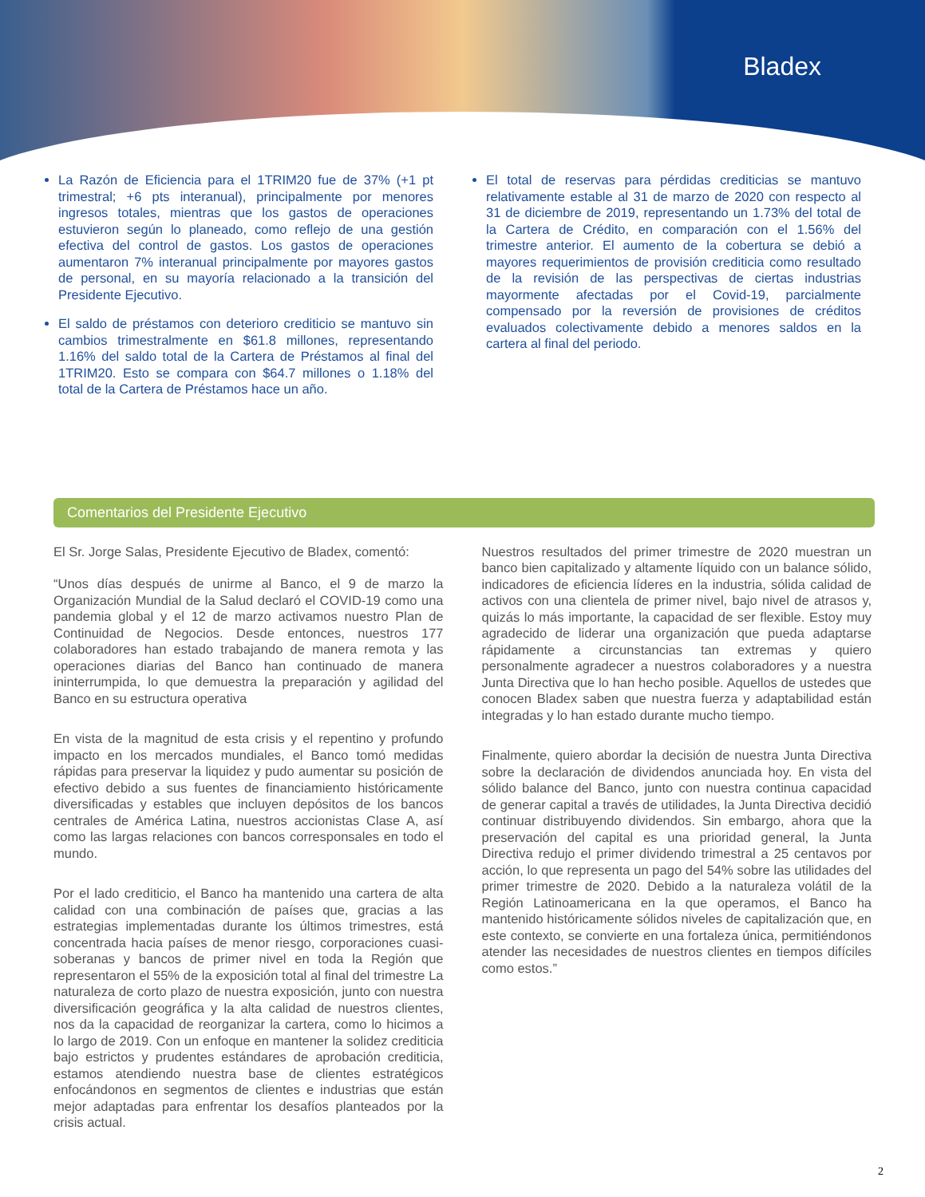Bladex
La Razón de Eficiencia para el 1TRIM20 fue de 37% (+1 pt trimestral; +6 pts interanual), principalmente por menores ingresos totales, mientras que los gastos de operaciones estuvieron según lo planeado, como reflejo de una gestión efectiva del control de gastos. Los gastos de operaciones aumentaron 7% interanual principalmente por mayores gastos de personal, en su mayoría relacionado a la transición del Presidente Ejecutivo.
El saldo de préstamos con deterioro crediticio se mantuvo sin cambios trimestralmente en $61.8 millones, representando 1.16% del saldo total de la Cartera de Préstamos al final del 1TRIM20. Esto se compara con $64.7 millones o 1.18% del total de la Cartera de Préstamos hace un año.
El total de reservas para pérdidas crediticias se mantuvo relativamente estable al 31 de marzo de 2020 con respecto al 31 de diciembre de 2019, representando un 1.73% del total de la Cartera de Crédito, en comparación con el 1.56% del trimestre anterior. El aumento de la cobertura se debió a mayores requerimientos de provisión crediticia como resultado de la revisión de las perspectivas de ciertas industrias mayormente afectadas por el Covid-19, parcialmente compensado por la reversión de provisiones de créditos evaluados colectivamente debido a menores saldos en la cartera al final del periodo.
Comentarios del Presidente Ejecutivo
El Sr. Jorge Salas, Presidente Ejecutivo de Bladex, comentó:
“Unos días después de unirme al Banco, el 9 de marzo la Organización Mundial de la Salud declaró el COVID-19 como una pandemia global y el 12 de marzo activamos nuestro Plan de Continuidad de Negocios. Desde entonces, nuestros 177 colaboradores han estado trabajando de manera remota y las operaciones diarias del Banco han continuado de manera ininterrumpida, lo que demuestra la preparación y agilidad del Banco en su estructura operativa
En vista de la magnitud de esta crisis y el repentino y profundo impacto en los mercados mundiales, el Banco tomó medidas rápidas para preservar la liquidez y pudo aumentar su posición de efectivo debido a sus fuentes de financiamiento históricamente diversificadas y estables que incluyen depósitos de los bancos centrales de América Latina, nuestros accionistas Clase A, así como las largas relaciones con bancos corresponsales en todo el mundo.
Por el lado crediticio, el Banco ha mantenido una cartera de alta calidad con una combinación de países que, gracias a las estrategias implementadas durante los últimos trimestres, está concentrada hacia países de menor riesgo, corporaciones cuasi-soberanas y bancos de primer nivel en toda la Región que representaron el 55% de la exposición total al final del trimestre La naturaleza de corto plazo de nuestra exposición, junto con nuestra diversificación geográfica y la alta calidad de nuestros clientes, nos da la capacidad de reorganizar la cartera, como lo hicimos a lo largo de 2019. Con un enfoque en mantener la solidez crediticia bajo estrictos y prudentes estándares de aprobación crediticia, estamos atendiendo nuestra base de clientes estratégicos enfocándonos en segmentos de clientes e industrias que están mejor adaptadas para enfrentar los desafíos planteados por la crisis actual.
Nuestros resultados del primer trimestre de 2020 muestran un banco bien capitalizado y altamente líquido con un balance sólido, indicadores de eficiencia líderes en la industria, sólida calidad de activos con una clientela de primer nivel, bajo nivel de atrasos y, quizás lo más importante, la capacidad de ser flexible. Estoy muy agradecido de liderar una organización que pueda adaptarse rápidamente a circunstancias tan extremas y quiero personalmente agradecer a nuestros colaboradores y a nuestra Junta Directiva que lo han hecho posible. Aquellos de ustedes que conocen Bladex saben que nuestra fuerza y adaptabilidad están integradas y lo han estado durante mucho tiempo.
Finalmente, quiero abordar la decisión de nuestra Junta Directiva sobre la declaración de dividendos anunciada hoy. En vista del sólido balance del Banco, junto con nuestra continua capacidad de generar capital a través de utilidades, la Junta Directiva decidió continuar distribuyendo dividendos. Sin embargo, ahora que la preservación del capital es una prioridad general, la Junta Directiva redujo el primer dividendo trimestral a 25 centavos por acción, lo que representa un pago del 54% sobre las utilidades del primer trimestre de 2020. Debido a la naturaleza volátil de la Región Latinoamericana en la que operamos, el Banco ha mantenido históricamente sólidos niveles de capitalización que, en este contexto, se convierte en una fortaleza única, permitiéndonos atender las necesidades de nuestros clientes en tiempos difíciles como estos.”
2